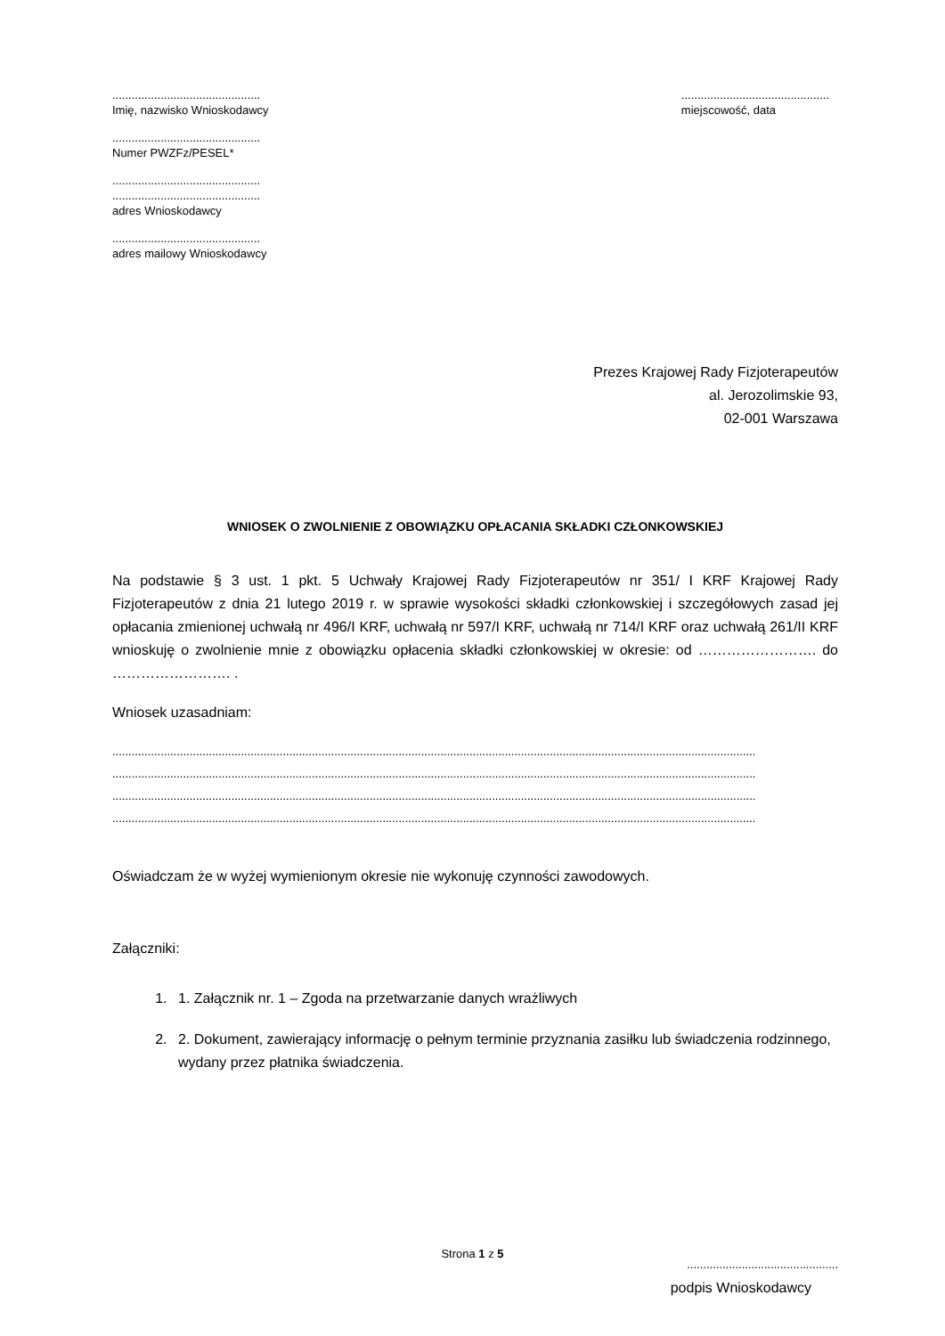..............................................
Imię, nazwisko Wnioskodawcy
..............................................
Numer PWZFz/PESEL*
..............................................
..............................................
adres Wnioskodawcy
..............................................
adres mailowy Wnioskodawcy
..............................................
miejscowość, data
Prezes Krajowej Rady Fizjoterapeutów
al. Jerozolimskie 93,
02-001 Warszawa
WNIOSEK O ZWOLNIENIE Z OBOWIĄZKU OPŁACANIA SKŁADKI CZŁONKOWSKIEJ
Na podstawie § 3 ust. 1 pkt. 5 Uchwały Krajowej Rady Fizjoterapeutów nr 351/ I KRF Krajowej Rady Fizjoterapeutów z dnia 21 lutego 2019 r. w sprawie wysokości składki członkowskiej i szczegółowych zasad jej opłacania zmienionej uchwałą nr 496/I KRF, uchwałą nr 597/I KRF, uchwałą nr 714/I KRF oraz uchwałą 261/II KRF wnioskuję o zwolnienie mnie z obowiązku opłacenia składki członkowskiej w okresie: od ……………………. do ……………………. .
Wniosek uzasadniam:
........................................................................................................................................................................................................
........................................................................................................................................................................................................
........................................................................................................................................................................................................
........................................................................................................................................................................................................
Oświadczam że w wyżej wymienionym okresie nie wykonuję czynności zawodowych.
Załączniki:
1. 1. Załącznik nr. 1 – Zgoda na przetwarzanie danych wrażliwych
2. 2. Dokument, zawierający informację o pełnym terminie przyznania zasiłku lub świadczenia rodzinnego, wydany przez płatnika świadczenia.
...............................................
podpis Wnioskodawcy
Strona 1 z 5